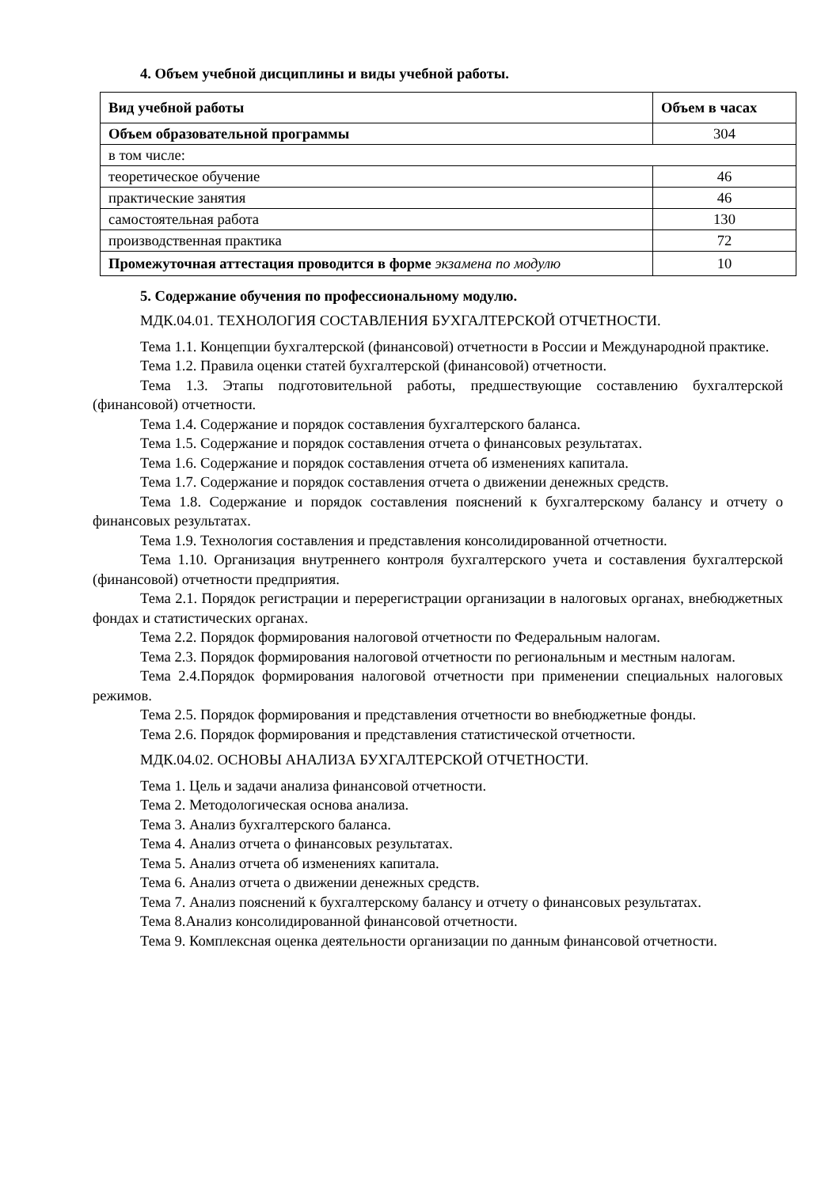4. Объем учебной дисциплины и виды учебной работы.
| Вид учебной работы | Объем в часах |
| --- | --- |
| Объем образовательной программы | 304 |
| в том числе: | |
| теоретическое обучение | 46 |
| практические занятия | 46 |
| самостоятельная работа | 130 |
| производственная практика | 72 |
| Промежуточная аттестация проводится в форме экзамена по модулю | 10 |
5. Содержание обучения по профессиональному модулю.
МДК.04.01. ТЕХНОЛОГИЯ СОСТАВЛЕНИЯ БУХГАЛТЕРСКОЙ ОТЧЕТНОСТИ.
Тема 1.1. Концепции бухгалтерской (финансовой) отчетности в России и Международной практике.
Тема 1.2. Правила оценки статей бухгалтерской (финансовой) отчетности.
Тема 1.3. Этапы подготовительной работы, предшествующие составлению бухгалтерской (финансовой) отчетности.
Тема 1.4. Содержание и порядок составления бухгалтерского баланса.
Тема 1.5. Содержание и порядок составления отчета о финансовых результатах.
Тема 1.6. Содержание и порядок составления отчета об изменениях капитала.
Тема 1.7. Содержание и порядок составления отчета о движении денежных средств.
Тема 1.8. Содержание и порядок составления пояснений к бухгалтерскому балансу и отчету о финансовых результатах.
Тема 1.9. Технология составления и представления консолидированной отчетности.
Тема 1.10. Организация внутреннего контроля бухгалтерского учета и составления бухгалтерской (финансовой) отчетности предприятия.
Тема 2.1. Порядок регистрации и перерегистрации организации в налоговых органах, внебюджетных фондах и статистических органах.
Тема 2.2. Порядок формирования налоговой отчетности по Федеральным налогам.
Тема 2.3. Порядок формирования налоговой отчетности по региональным и местным налогам.
Тема 2.4.Порядок формирования налоговой отчетности при применении специальных налоговых режимов.
Тема 2.5. Порядок формирования и представления отчетности во внебюджетные фонды.
Тема 2.6. Порядок формирования и представления статистической отчетности.
МДК.04.02. ОСНОВЫ АНАЛИЗА БУХГАЛТЕРСКОЙ ОТЧЕТНОСТИ.
Тема 1. Цель и задачи анализа финансовой отчетности.
Тема 2. Методологическая основа анализа.
Тема 3. Анализ бухгалтерского баланса.
Тема 4. Анализ отчета о финансовых результатах.
Тема 5. Анализ отчета об изменениях капитала.
Тема 6. Анализ отчета о движении денежных средств.
Тема 7. Анализ пояснений к бухгалтерскому балансу и отчету о финансовых результатах.
Тема 8.Анализ консолидированной финансовой отчетности.
Тема 9. Комплексная оценка деятельности организации по данным финансовой отчетности.